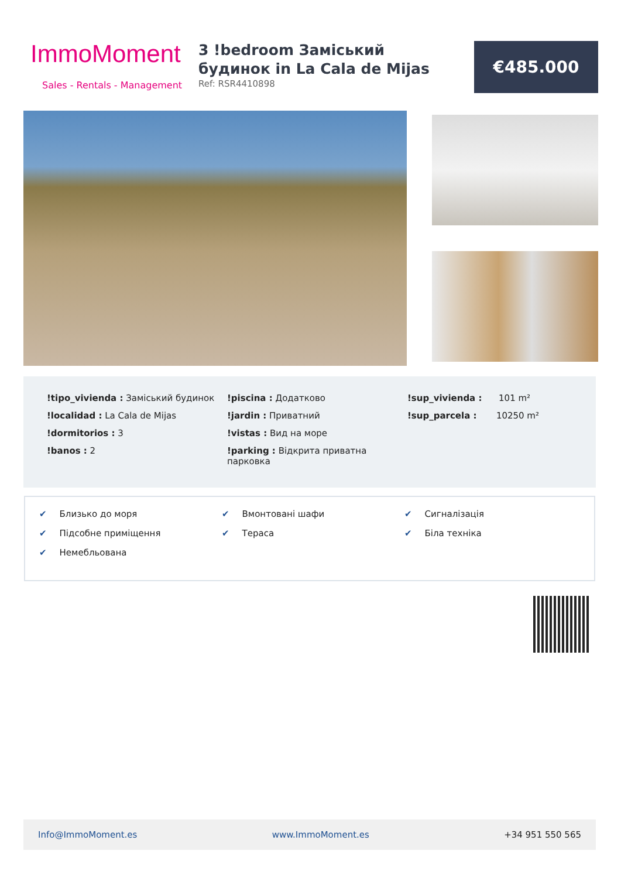ImmoMoment
Sales - Rentals - Management
3 !bedroom Заміський будинок in La Cala de Mijas
Ref: RSR4410898
€485.000
!tipo_vivienda : Заміський будинок
!localidad : La Cala de Mijas
!dormitorios : 3
!banos : 2
!piscina : Додатково
!jardin : Приватний
!vistas : Вид на море
!parking : Відкрита приватна парковка
!sup_vivienda : 101 m²
!sup_parcela : 10250 m²
✔ Близько до моря
✔ Підсобне приміщення
✔ Немебльована
✔ Вмонтовані шафи
✔ Тераса
✔ Сигналізація
✔ Біла техніка
Info@ImmoMoment.es www.ImmoMoment.es +34 951 550 565